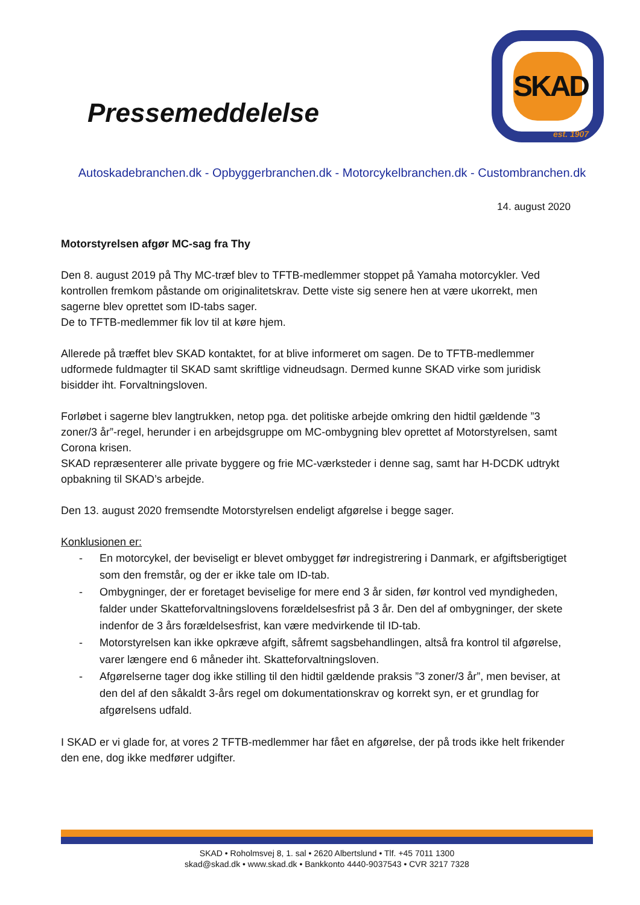Pressemeddelelse
SKAD
est. 1907
Autoskadebranchen.dk - Opbyggerbranchen.dk - Motorcykelbranchen.dk - Custombranchen.dk
14. august 2020
Motorstyrelsen afgør MC-sag fra Thy
Den 8. august 2019 på Thy MC-træf blev to TFTB-medlemmer stoppet på Yamaha motorcykler. Ved kontrollen fremkom påstande om originalitetskrav. Dette viste sig senere hen at være ukorrekt, men sagerne blev oprettet som ID-tabs sager.
De to TFTB-medlemmer fik lov til at køre hjem.
Allerede på træffet blev SKAD kontaktet, for at blive informeret om sagen. De to TFTB-medlemmer udformede fuldmagter til SKAD samt skriftlige vidneudsagn. Dermed kunne SKAD virke som juridisk bisidder iht. Forvaltningsloven.
Forløbet i sagerne blev langtrukken, netop pga. det politiske arbejde omkring den hidtil gældende ”3 zoner/3 år”-regel, herunder i en arbejdsgruppe om MC-ombygning blev oprettet af Motorstyrelsen, samt Corona krisen.
SKAD repræsenterer alle private byggere og frie MC-værksteder i denne sag, samt har H-DCDK udtrykt opbakning til SKAD’s arbejde.
Den 13. august 2020 fremsendte Motorstyrelsen endeligt afgørelse i begge sager.
Konklusionen er:
- En motorcykel, der beviseligt er blevet ombygget før indregistrering i Danmark, er afgiftsberigtiget som den fremstår, og der er ikke tale om ID-tab.
- Ombygninger, der er foretaget beviselige for mere end 3 år siden, før kontrol ved myndigheden, falder under Skatteforvaltningslovens forældelsesfrist på 3 år. Den del af ombygninger, der skete indenfor de 3 års forældelsesfrist, kan være medvirkende til ID-tab.
- Motorstyrelsen kan ikke opkræve afgift, såfremt sagsbehandlingen, altså fra kontrol til afgørelse, varer længere end 6 måneder iht. Skatteforvaltningsloven.
- Afgørelserne tager dog ikke stilling til den hidtil gældende praksis ”3 zoner/3 år”, men beviser, at den del af den såkaldt 3-års regel om dokumentationskrav og korrekt syn, er et grundlag for afgørelsens udfald.
I SKAD er vi glade for, at vores 2 TFTB-medlemmer har fået en afgørelse, der på trods ikke helt frikender den ene, dog ikke medfører udgifter.
SKAD • Roholmsvej 8, 1. sal • 2620 Albertslund • Tlf. +45 7011 1300
skad@skad.dk • www.skad.dk • Bankkonto 4440-9037543 • CVR 3217 7328